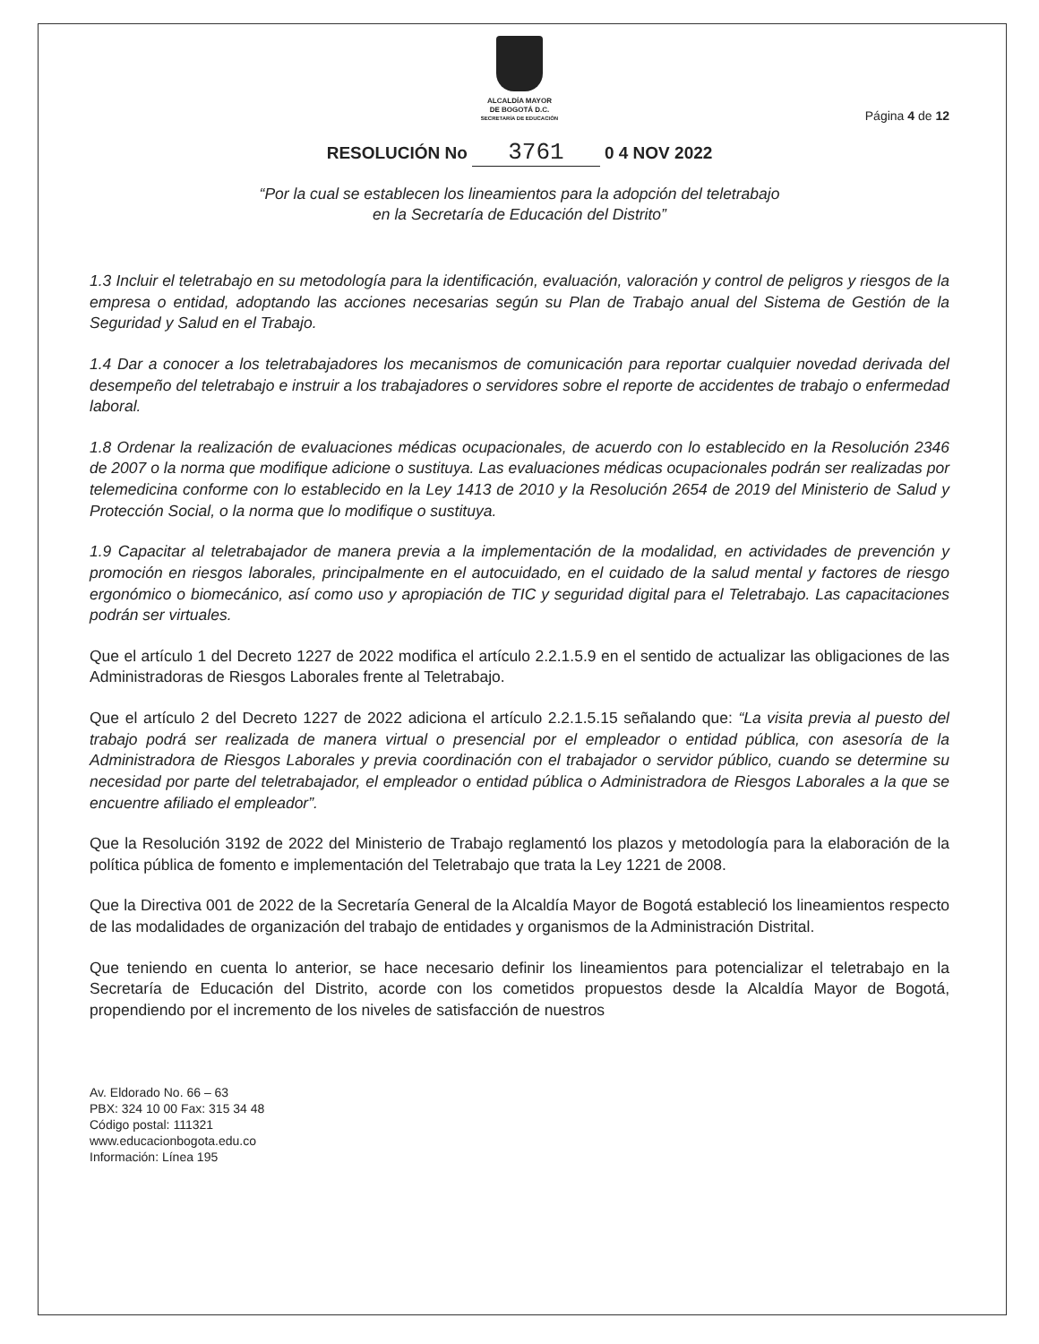ALCALDÍA MAYOR
DE BOGOTÁ D.C.
SECRETARÍA DE EDUCACIÓN
Página 4 de 12
RESOLUCIÓN No 3761 0 4 NOV 2022
“Por la cual se establecen los lineamientos para la adopción del teletrabajo
en la Secretaría de Educación del Distrito”
1.3 Incluir el teletrabajo en su metodología para la identificación, evaluación, valoración y control de peligros y riesgos de la empresa o entidad, adoptando las acciones necesarias según su Plan de Trabajo anual del Sistema de Gestión de la Seguridad y Salud en el Trabajo.
1.4 Dar a conocer a los teletrabajadores los mecanismos de comunicación para reportar cualquier novedad derivada del desempeño del teletrabajo e instruir a los trabajadores o servidores sobre el reporte de accidentes de trabajo o enfermedad laboral.
1.8 Ordenar la realización de evaluaciones médicas ocupacionales, de acuerdo con lo establecido en la Resolución 2346 de 2007 o la norma que modifique adicione o sustituya. Las evaluaciones médicas ocupacionales podrán ser realizadas por telemedicina conforme con lo establecido en la Ley 1413 de 2010 y la Resolución 2654 de 2019 del Ministerio de Salud y Protección Social, o la norma que lo modifique o sustituya.
1.9 Capacitar al teletrabajador de manera previa a la implementación de la modalidad, en actividades de prevención y promoción en riesgos laborales, principalmente en el autocuidado, en el cuidado de la salud mental y factores de riesgo ergonómico o biomecánico, así como uso y apropiación de TIC y seguridad digital para el Teletrabajo. Las capacitaciones podrán ser virtuales.
Que el artículo 1 del Decreto 1227 de 2022 modifica el artículo 2.2.1.5.9 en el sentido de actualizar las obligaciones de las Administradoras de Riesgos Laborales frente al Teletrabajo.
Que el artículo 2 del Decreto 1227 de 2022 adiciona el artículo 2.2.1.5.15 señalando que: “La visita previa al puesto del trabajo podrá ser realizada de manera virtual o presencial por el empleador o entidad pública, con asesoría de la Administradora de Riesgos Laborales y previa coordinación con el trabajador o servidor público, cuando se determine su necesidad por parte del teletrabajador, el empleador o entidad pública o Administradora de Riesgos Laborales a la que se encuentre afiliado el empleador”.
Que la Resolución 3192 de 2022 del Ministerio de Trabajo reglamentó los plazos y metodología para la elaboración de la política pública de fomento e implementación del Teletrabajo que trata la Ley 1221 de 2008.
Que la Directiva 001 de 2022 de la Secretaría General de la Alcaldía Mayor de Bogotá estableció los lineamientos respecto de las modalidades de organización del trabajo de entidades y organismos de la Administración Distrital.
Que teniendo en cuenta lo anterior, se hace necesario definir los lineamientos para potencializar el teletrabajo en la Secretaría de Educación del Distrito, acorde con los cometidos propuestos desde la Alcaldía Mayor de Bogotá, propendiendo por el incremento de los niveles de satisfacción de nuestros
Av. Eldorado No. 66 – 63
PBX: 324 10 00 Fax: 315 34 48
Código postal: 111321
www.educacionbogota.edu.co
Información: Línea 195